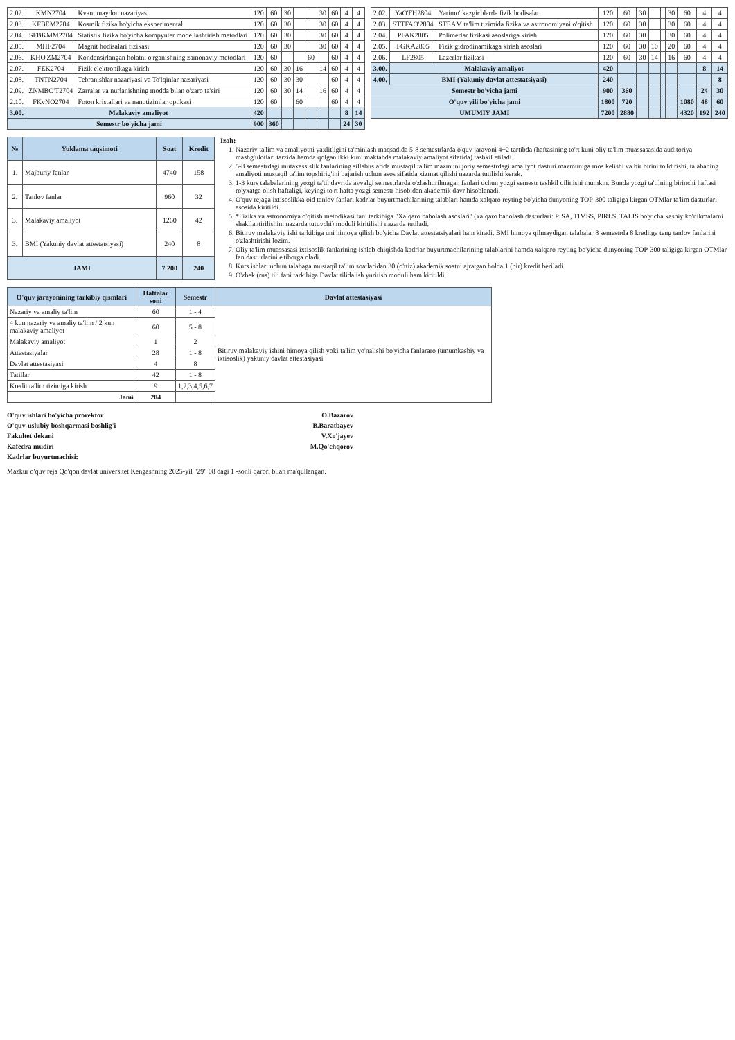| 2.02. | KMN2704 | Kvant maydon nazariyasi | 120 | 60 | 30 | | | 30 | 60 | 4 | 4 |
| 2.03. | KFBEM2704 | Kosmik fizika bo'yicha eksperimental | 120 | 60 | 30 | | | 30 | 60 | 4 | 4 |
| 2.04. | SFBKMM2704 | Statistik fizika bo'yicha kompyuter modellashtirish metodlari | 120 | 60 | 30 | | | 30 | 60 | 4 | 4 |
| 2.05. | MHF2704 | Magnit hodisalari fizikasi | 120 | 60 | 30 | | | 30 | 60 | 4 | 4 |
| 2.06. | KHO'ZM2704 | Kondensirlangan holatni o'rganishning zamonaviy metodlari | 120 | 60 | | | 60 | | 60 | 4 | 4 |
| 2.07. | FEK2704 | Fizik elektronikaga kirish | 120 | 60 | 30 | 16 | | 14 | 60 | 4 | 4 |
| 2.08. | TNTN2704 | Tebranishlar nazariyasi va To'lqinlar nazariyasi | 120 | 60 | 30 | 30 | | | 60 | 4 | 4 |
| 2.09. | ZNMBO'T2704 | Zarralar va nurlanishning modda bilan o'zaro ta'siri | 120 | 60 | 30 | 14 | | 16 | 60 | 4 | 4 |
| 2.10. | FKvNO2704 | Foton kristallari va nanotizimlar optikasi | 120 | 60 | | 60 | | | 60 | 4 | 4 |
| 3.00. | Malakaviy amaliyot | | 420 | | | | | | | 8 | 14 |
| Semestr bo'yicha jami | | | 900 | 360 | | | | | | 24 | 30 |
| 2.02. | YaO'FH2804 | Yarimo'tkazgichlarda fizik hodisalar | 120 | 60 | 30 | | | 30 | 60 | 4 | 4 |
| 2.03. | STTFAO'2804 | STEAM ta'lim tizimida fizika va astronomiyani o'qitish | 120 | 60 | 30 | | | 30 | 60 | 4 | 4 |
| 2.04. | PFAK2805 | Polimerlar fizikasi asoslariga kirish | 120 | 60 | 30 | | | 30 | 60 | 4 | 4 |
| 2.05. | FGKA2805 | Fizik gidrodinamikaga kirish asoslari | 120 | 60 | 30 | 10 | | 20 | 60 | 4 | 4 |
| 2.06. | LF2805 | Lazerlar fizikasi | 120 | 60 | 30 | 14 | | 16 | 60 | 4 | 4 |
| 3.00. | Malakaviy amaliyot | | 420 | | | | | | | 8 | 14 |
| 4.00. | BMI (Yakuniy davlat attestatsiyasi) | | 240 | | | | | | | | 8 |
| Semestr bo'yicha jami | | | 900 | 360 | | | | | | 24 | 30 |
| O'quv yili bo'yicha jami | | | 1800 | 720 | | | | | 1080 | 48 | 60 |
| UMUMIY JAMI | | | 7200 | 2880 | | | | | 4320 | 192 | 240 |
| № | Yuklama taqsimoti | Soat | Kredit |
| --- | --- | --- | --- |
| 1. | Majburiy fanlar | 4740 | 158 |
| 2. | Tanlov fanlar | 960 | 32 |
| 3. | Malakaviy amaliyot | 1260 | 42 |
| 3. | BMI (Yakuniy davlat attestatsiyasi) | 240 | 8 |
| JAMI | | 7 200 | 240 |
Izoh:
1. Nazariy ta'lim va amaliyotni yaxlitligini ta'minlash maqsadida 5-8 semestrlarda o'quv jarayoni 4+2 tartibda (haftasining to'rt kuni oliy ta'lim muassasasida auditoriya mashg'ulotlari tarzida hamda qolgan ikki kuni maktabda malakaviy amaliyot sifatida) tashkil etiladi.
2. 5-8 semestrdagi mutaxassislik fanlarining sillabuslarida mustaqil ta'lim mazmuni joriy semestrdagi amaliyot dasturi mazmuniga mos kelishi va bir birini to'ldirishi, talabaning amaliyoti mustaqil ta'lim topshirig'ini bajarish uchun asos sifatida xizmat qilishi nazarda tutilishi kerak.
3. 1-3 kurs talabalarining yozgi ta'til davrida avvalgi semestrlarda o'zlashtirilmagan fanlari uchun yozgi semestr tashkil qilinishi mumkin. Bunda yozgi ta'tilning birinchi haftasi ro'yxatga olish haftaligi, keyingi to'rt hafta yozgi semestr hisobidan akademik davr hisoblanadi.
4. O'quv rejaga ixtisoslikka oid tanlov fanlari kadrlar buyurtmachilarining talablari hamda xalqaro reyting bo'yicha dunyoning TOP-300 taligiga kirgan OTMlar ta'lim dasturlari asosida kiritildi.
5. *Fizika va astronomiya o'qitish metodikasi fani tarkibiga "Xalqaro baholash asoslari" (xalqaro baholash dasturlari: PISA, TIMSS, PIRLS, TALIS bo'yicha kasbiy ko'nikmalarni shakllantirilishini nazarda tutuvchi) moduli kiritilishi nazarda tutiladi.
6. Bitiruv malakaviy ishi tarkibiga uni himoya qilish bo'yicha Davlat attestatsiyalari ham kiradi. BMI himoya qilmaydigan talabalar 8 semestrda 8 kreditga teng tanlov fanlarini o'zlashtirishi lozim.
7. Oliy ta'lim muassasasi ixtisoslik fanlarining ishlab chiqishda kadrlar buyurtmachilarining talablarini hamda xalqaro reyting bo'yicha dunyoning TOP-300 taligiga kirgan OTMlar fan dasturlarini e'tiborga oladi.
8. Kurs ishlari uchun talabaga mustaqil ta'lim soatlaridan 30 (o'ttiz) akademik soatni ajratgan holda 1 (bir) kredit beriladi.
9. O'zbek (rus) tili fani tarkibiga Davlat tilida ish yuritish moduli ham kiritildi.
| O'quv jarayonining tarkibiy qismlari | Haftalar soni | Semestr | Davlat attestasiyasi |
| --- | --- | --- | --- |
| Nazariy va amaliy ta'lim | 60 | 1 - 4 | Bitiruv malakaviy ishini himoya qilish yoki ta'lim yo'nalishi bo'yicha fanlararo (umumkasbiy va ixtisoslik) yakuniy davlat attestasiyasi |
| 4 kun nazariy va amaliy ta'lim / 2 kun malakaviy amaliyot | 60 | 5 - 8 | |
| Malakaviy amaliyot | 1 | 2 | |
| Attestasiyalar | 28 | 1 - 8 | |
| Davlat attestasiyasi | 4 | 8 | |
| Tatillar | 42 | 1 - 8 | |
| Kredit ta'lim tizimiga kirish | 9 | 1,2,3,4,5,6,7 | |
| Jami | 204 | | |
O'quv ishlari bo'yicha prorektor O.Bazarov
O'quv-uslubiy boshqarmasi boshlig'i B.Baratbayev
Fakultet dekani V.Xo'jayev
Kafedra mudiri M.Qo'chqorov
Kadrlar buyurtmachisi:
Mazkur o'quv reja Qo'qon davlat universitet Kengashning 2025-yil "29" 08 dagi 1 -sonli qarori bilan ma'qullangan.